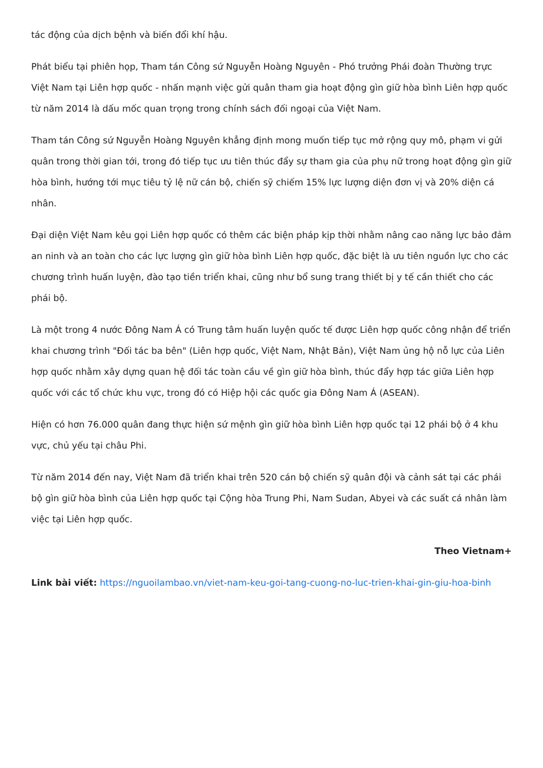tác động của dịch bệnh và biến đổi khí hậu.
Phát biểu tại phiên họp, Tham tán Công sứ Nguyễn Hoàng Nguyên - Phó trưởng Phái đoàn Thường trực Việt Nam tại Liên hợp quốc - nhấn mạnh việc gửi quân tham gia hoạt động gìn giữ hòa bình Liên hợp quốc từ năm 2014 là dấu mốc quan trọng trong chính sách đối ngoại của Việt Nam.
Tham tán Công sứ Nguyễn Hoàng Nguyên khẳng định mong muốn tiếp tục mở rộng quy mô, phạm vi gửi quân trong thời gian tới, trong đó tiếp tục ưu tiên thúc đẩy sự tham gia của phụ nữ trong hoạt động gìn giữ hòa bình, hướng tới mục tiêu tỷ lệ nữ cán bộ, chiến sỹ chiếm 15% lực lượng diện đơn vị và 20% diện cá nhân.
Đại diện Việt Nam kêu gọi Liên hợp quốc có thêm các biện pháp kịp thời nhằm nâng cao năng lực bảo đảm an ninh và an toàn cho các lực lượng gìn giữ hòa bình Liên hợp quốc, đặc biệt là ưu tiên nguồn lực cho các chương trình huấn luyện, đào tạo tiền triển khai, cũng như bổ sung trang thiết bị y tế cần thiết cho các phái bộ.
Là một trong 4 nước Đông Nam Á có Trung tâm huấn luyện quốc tế được Liên hợp quốc công nhận để triển khai chương trình "Đối tác ba bên" (Liên hợp quốc, Việt Nam, Nhật Bản), Việt Nam ủng hộ nỗ lực của Liên hợp quốc nhằm xây dựng quan hệ đối tác toàn cầu về gìn giữ hòa bình, thúc đẩy hợp tác giữa Liên hợp quốc với các tổ chức khu vực, trong đó có Hiệp hội các quốc gia Đông Nam Á (ASEAN).
Hiện có hơn 76.000 quân đang thực hiện sứ mệnh gìn giữ hòa bình Liên hợp quốc tại 12 phái bộ ở 4 khu vực, chủ yếu tại châu Phi.
Từ năm 2014 đến nay, Việt Nam đã triển khai trên 520 cán bộ chiến sỹ quân đội và cảnh sát tại các phái bộ gìn giữ hòa bình của Liên hợp quốc tại Cộng hòa Trung Phi, Nam Sudan, Abyei và các suất cá nhân làm việc tại Liên hợp quốc.
Theo Vietnam+
Link bài viết: https://nguoilambao.vn/viet-nam-keu-goi-tang-cuong-no-luc-trien-khai-gin-giu-hoa-binh